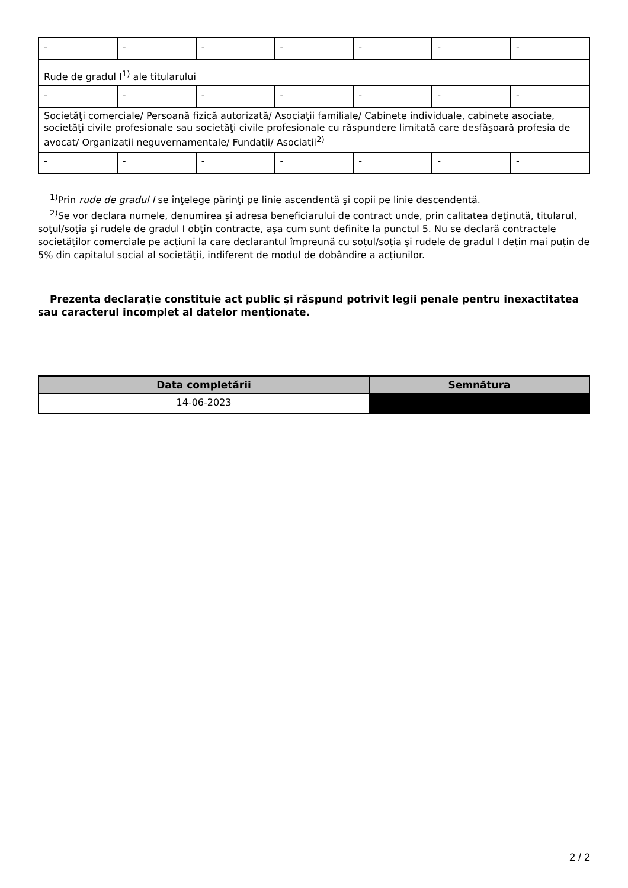| - | - | - | - | - | - | - |
| Rude de gradul I<sup>1)</sup> ale titularului | | | | | | |
| - | - | - | - | - | - | - |
| Societăţi comerciale/ Persoană fizică autorizată/ Asociaţii familiale/ Cabinete individuale, cabinete asociate, societăţi civile profesionale sau societăţi civile profesionale cu răspundere limitată care desfăşoară profesia de avocat/ Organizaţii neguvernamentale/ Fundaţii/ Asociaţii<sup>2)</sup> | | | | | | |
| - | - | - | - | - | - | - |
<sup>1)</sup> Prin rude de gradul I se înţelege părinţi pe linie ascendentă şi copii pe linie descendentă.
<sup>2)</sup> Se vor declara numele, denumirea şi adresa beneficiarului de contract unde, prin calitatea deţinută, titularul, soţul/soţia şi rudele de gradul I obţin contracte, aşa cum sunt definite la punctul 5. Nu se declară contractele societăților comerciale pe acțiuni la care declarantul împreună cu soțul/soția și rudele de gradul I dețin mai puțin de 5% din capitalul social al societății, indiferent de modul de dobândire a acțiunilor.
Prezenta declaraţie constituie act public şi răspund potrivit legii penale pentru inexactitatea sau caracterul incomplet al datelor menţionate.
| Data completării | Semnătura |
| --- | --- |
| 14-06-2023 | |
2 / 2